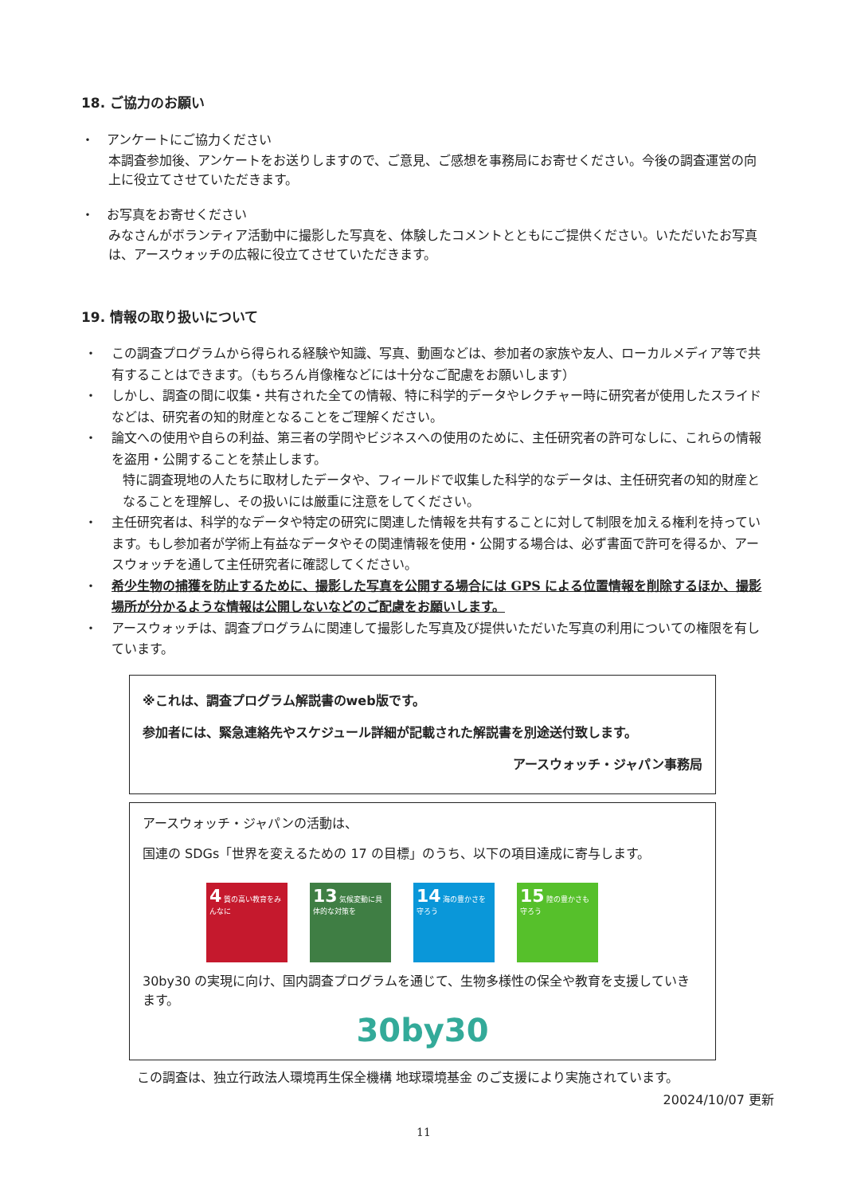18. ご協力のお願い
・　アンケートにご協力ください
本調査参加後、アンケートをお送りしますので、ご意見、ご感想を事務局にお寄せください。今後の調査運営の向上に役立てさせていただきます。
・　お写真をお寄せください
みなさんがボランティア活動中に撮影した写真を、体験したコメントとともにご提供ください。いただいたお写真は、アースウォッチの広報に役立てさせていただきます。
19. 情報の取り扱いについて
・ この調査プログラムから得られる経験や知識、写真、動画などは、参加者の家族や友人、ローカルメディア等で共有することはできます。（もちろん肖像権などには十分なご配慮をお願いします）
・ しかし、調査の間に収集・共有された全ての情報、特に科学的データやレクチャー時に研究者が使用したスライドなどは、研究者の知的財産となることをご理解ください。
・ 論文への使用や自らの利益、第三者の学問やビジネスへの使用のために、主任研究者の許可なしに、これらの情報を盗用・公開することを禁止します。
特に調査現地の人たちに取材したデータや、フィールドで収集した科学的なデータは、主任研究者の知的財産となることを理解し、その扱いには厳重に注意をしてください。
・ 主任研究者は、科学的なデータや特定の研究に関連した情報を共有することに対して制限を加える権利を持っています。もし参加者が学術上有益なデータやその関連情報を使用・公開する場合は、必ず書面で許可を得るか、アースウォッチを通して主任研究者に確認してください。
・ 希少生物の捕獲を防止するために、撮影した写真を公開する場合には GPS による位置情報を削除するほか、撮影場所が分かるような情報は公開しないなどのご配慮をお願いします。
・ アースウォッチは、調査プログラムに関連して撮影した写真及び提供いただいた写真の利用についての権限を有しています。
※これは、調査プログラム解説書のweb版です。
参加者には、緊急連絡先やスケジュール詳細が記載された解説書を別途送付致します。
アースウォッチ・ジャパン事務局
アースウォッチ・ジャパンの活動は、
国連の SDGs「世界を変えるための 17 の目標」のうち、以下の項目達成に寄与します。
4 質の高い教育をみんなに
13 気候変動に具体的な対策を
14 海の豊かさを守ろう
15 陸の豊かさも守ろう
30by30 の実現に向け、国内調査プログラムを通じて、生物多様性の保全や教育を支援していきます。
30by30
この調査は、独立行政法人環境再生保全機構 地球環境基金 のご支援により実施されています。
20024/10/07 更新
11